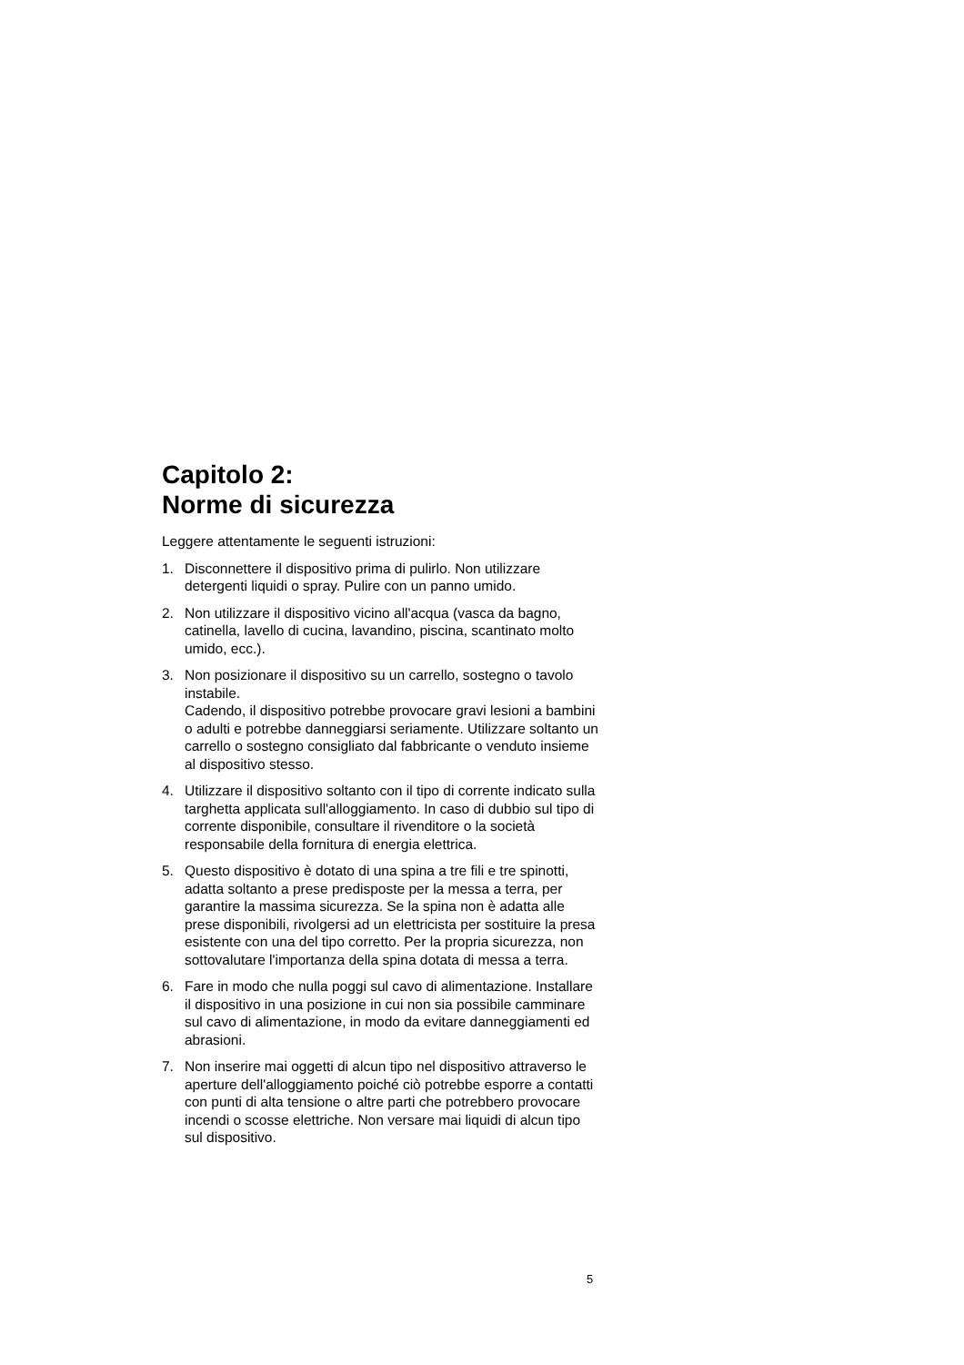Capitolo 2:
Norme di sicurezza
Leggere attentamente le seguenti istruzioni:
1. Disconnettere il dispositivo prima di pulirlo. Non utilizzare detergenti liquidi o spray. Pulire con un panno umido.
2. Non utilizzare il dispositivo vicino all'acqua (vasca da bagno, catinella, lavello di cucina, lavandino, piscina, scantinato molto umido, ecc.).
3. Non posizionare il dispositivo su un carrello, sostegno o tavolo instabile.
Cadendo, il dispositivo potrebbe provocare gravi lesioni a bambini o adulti e potrebbe danneggiarsi seriamente. Utilizzare soltanto un carrello o sostegno consigliato dal fabbricante o venduto insieme al dispositivo stesso.
4. Utilizzare il dispositivo soltanto con il tipo di corrente indicato sulla targhetta applicata sull'alloggiamento. In caso di dubbio sul tipo di corrente disponibile, consultare il rivenditore o la società responsabile della fornitura di energia elettrica.
5. Questo dispositivo è dotato di una spina a tre fili e tre spinotti, adatta soltanto a prese predisposte per la messa a terra, per garantire la massima sicurezza. Se la spina non è adatta alle prese disponibili, rivolgersi ad un elettricista per sostituire la presa esistente con una del tipo corretto. Per la propria sicurezza, non sottovalutare l'importanza della spina dotata di messa a terra.
6. Fare in modo che nulla poggi sul cavo di alimentazione. Installare il dispositivo in una posizione in cui non sia possibile camminare sul cavo di alimentazione, in modo da evitare danneggiamenti ed abrasioni.
7. Non inserire mai oggetti di alcun tipo nel dispositivo attraverso le aperture dell'alloggiamento poiché ciò potrebbe esporre a contatti con punti di alta tensione o altre parti che potrebbero provocare incendi o scosse elettriche. Non versare mai liquidi di alcun tipo sul dispositivo.
5